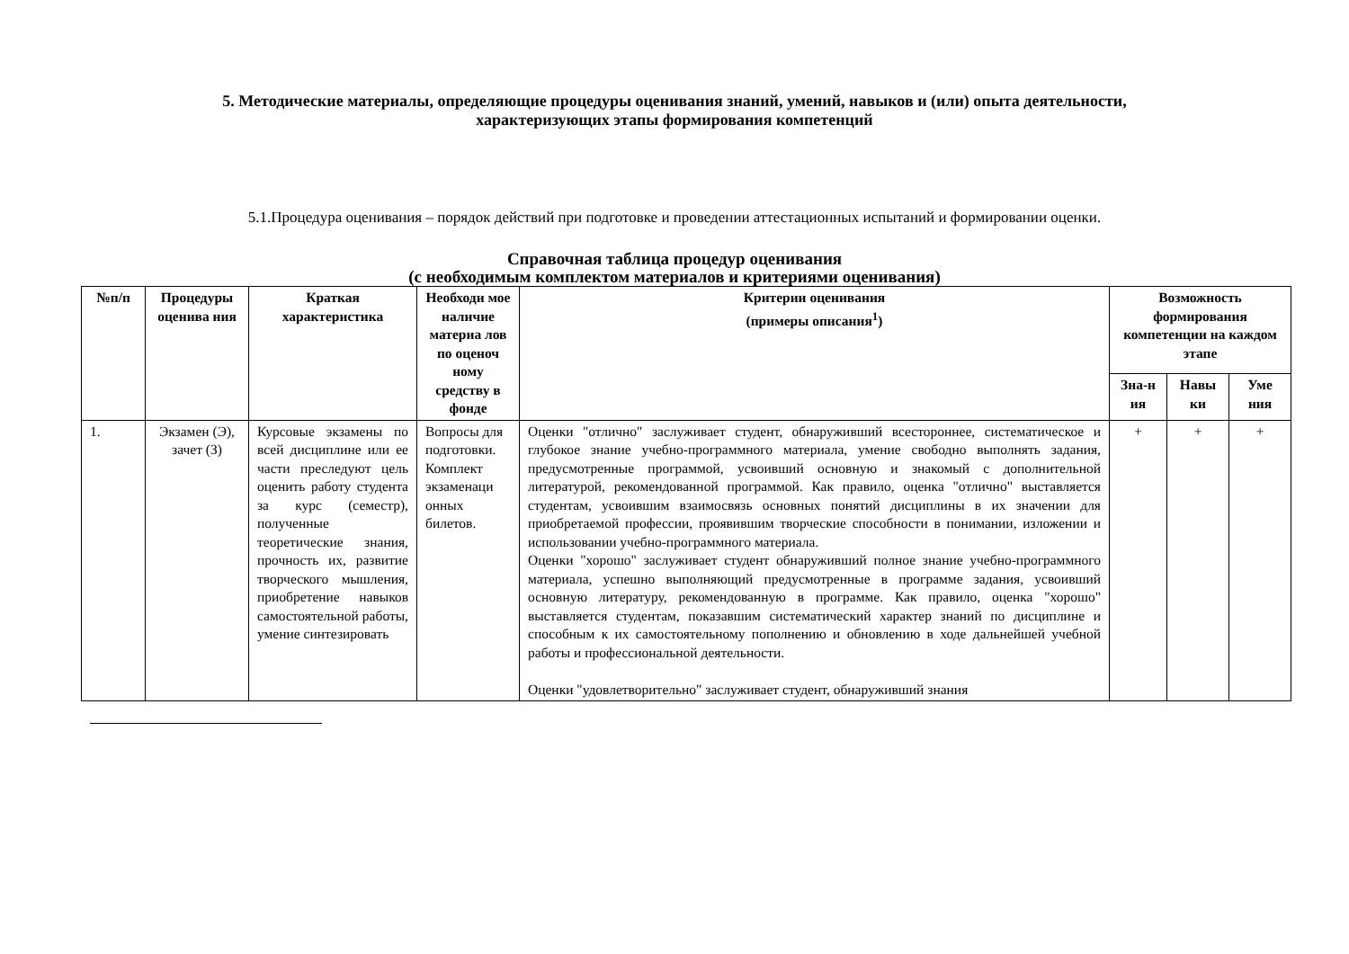5. Методические материалы, определяющие процедуры оценивания знаний, умений, навыков и (или) опыта деятельности,
характеризующих этапы формирования компетенций
5.1.Процедура оценивания – порядок действий при подготовке и проведении аттестационных испытаний и формировании оценки.
Справочная таблица процедур оценивания
(с необходимым комплектом материалов и критериями оценивания)
| №п/п | Процедуры оценива ния | Краткая характеристика | Необходи мое наличие материа лов по оценоч ному средству в фонде | Критерии оценивания (примеры описания<sup>1</sup>) | Возможность формирования компетенции на каждом этапе | | |
| --- | --- | --- | --- | --- | --- | --- | --- |
| | | | | | Зна-н ия | Навы ки | Уме ния |
| 1. | Экзамен (Э), зачет (З) | Курсовые экзамены по всей дисциплине или ее части преследуют цель оценить работу студента за курс (семестр), полученные теоретические знания, прочность их, развитие творческого мышления, приобретение навыков самостоятельной работы, умение синтезировать | Вопросы для подготовки. Комплект экзаменаци онных билетов. | Оценки "отлично" заслуживает студент, обнаруживший всестороннее, систематическое и глубокое знание учебно-программного материала, умение свободно выполнять задания, предусмотренные программой, усвоивший основную и знакомый с дополнительной литературой, рекомендованной программой. Как правило, оценка "отлично" выставляется студентам, усвоившим взаимосвязь основных понятий дисциплины в их значении для приобретаемой профессии, проявившим творческие способности в понимании, изложении и использовании учебно-программного материала. Оценки "хорошо" заслуживает студент обнаруживший полное знание учебно-программного материала, успешно выполняющий предусмотренные в программе задания, усвоивший основную литературу, рекомендованную в программе. Как правило, оценка "хорошо" выставляется студентам, показавшим систематический характер знаний по дисциплине и способным к их самостоятельному пополнению и обновлению в ходе дальнейшей учебной работы и профессиональной деятельности. Оценки "удовлетворительно" заслуживает студент, обнаруживший знания | + | + | + |